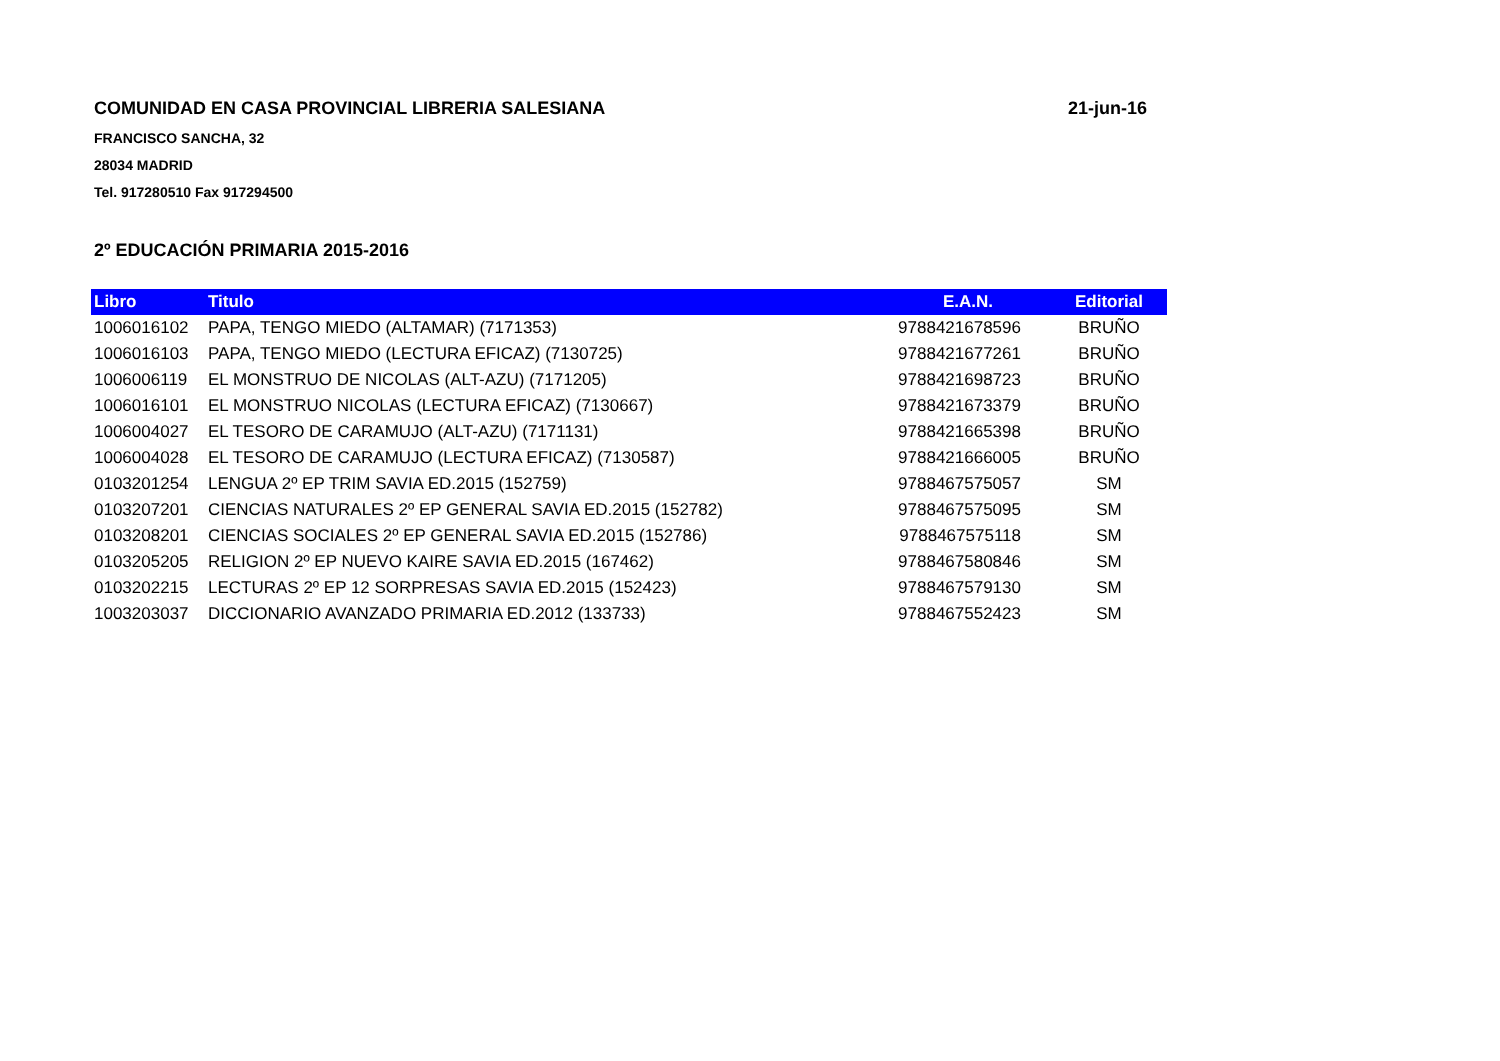COMUNIDAD EN CASA PROVINCIAL LIBRERIA SALESIANA 21-jun-16
FRANCISCO SANCHA, 32
28034 MADRID
Tel. 917280510 Fax 917294500
2º EDUCACIÓN PRIMARIA 2015-2016
| Libro | Titulo | E.A.N. | Editorial |
| --- | --- | --- | --- |
| 1006016102 | PAPA, TENGO MIEDO (ALTAMAR) (7171353) | 9788421678596 | BRUÑO |
| 1006016103 | PAPA, TENGO MIEDO (LECTURA EFICAZ) (7130725) | 9788421677261 | BRUÑO |
| 1006006119 | EL MONSTRUO DE NICOLAS (ALT-AZU) (7171205) | 9788421698723 | BRUÑO |
| 1006016101 | EL MONSTRUO NICOLAS (LECTURA EFICAZ) (7130667) | 9788421673379 | BRUÑO |
| 1006004027 | EL TESORO DE CARAMUJO (ALT-AZU) (7171131) | 9788421665398 | BRUÑO |
| 1006004028 | EL TESORO DE CARAMUJO (LECTURA EFICAZ) (7130587) | 9788421666005 | BRUÑO |
| 0103201254 | LENGUA 2º EP TRIM SAVIA ED.2015 (152759) | 9788467575057 | SM |
| 0103207201 | CIENCIAS NATURALES 2º EP GENERAL SAVIA ED.2015 (152782) | 9788467575095 | SM |
| 0103208201 | CIENCIAS SOCIALES 2º EP GENERAL SAVIA ED.2015 (152786) | 9788467575118 | SM |
| 0103205205 | RELIGION 2º EP NUEVO KAIRE SAVIA ED.2015 (167462) | 9788467580846 | SM |
| 0103202215 | LECTURAS 2º EP 12 SORPRESAS SAVIA ED.2015 (152423) | 9788467579130 | SM |
| 1003203037 | DICCIONARIO AVANZADO PRIMARIA ED.2012 (133733) | 9788467552423 | SM |